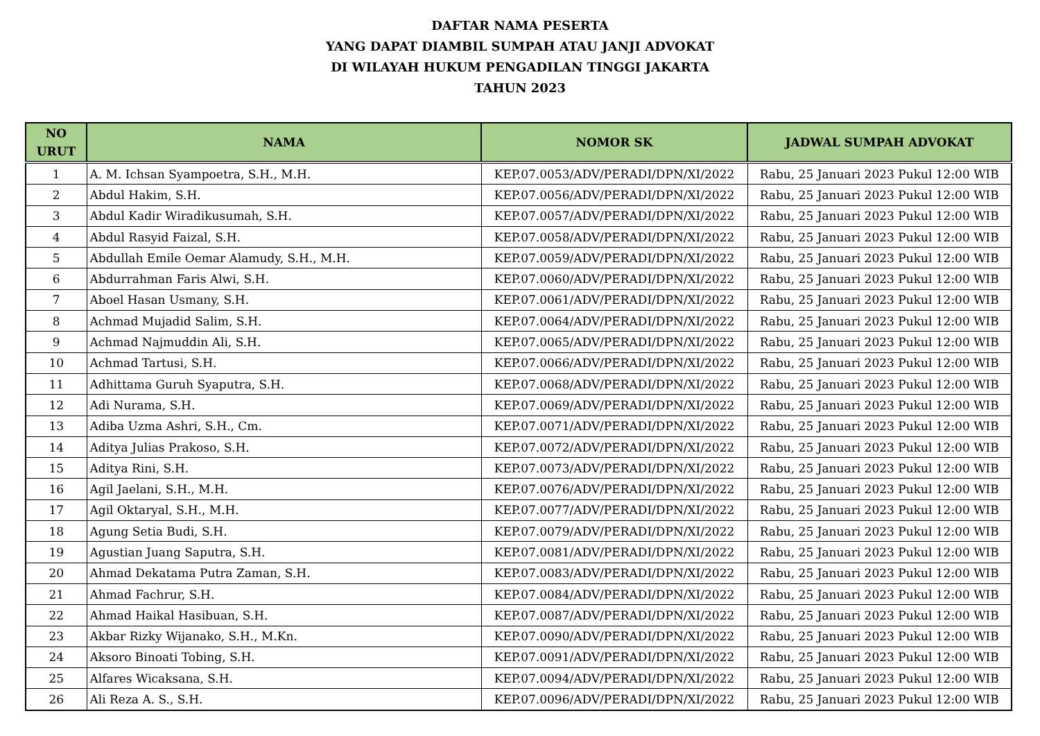DAFTAR NAMA PESERTA
YANG DAPAT DIAMBIL SUMPAH ATAU JANJI ADVOKAT
DI WILAYAH HUKUM PENGADILAN TINGGI JAKARTA
TAHUN 2023
| NO URUT | NAMA | NOMOR SK | JADWAL SUMPAH ADVOKAT |
| --- | --- | --- | --- |
| 1 | A. M. Ichsan Syampoetra, S.H., M.H. | KEP.07.0053/ADV/PERADI/DPN/XI/2022 | Rabu, 25 Januari 2023 Pukul 12:00 WIB |
| 2 | Abdul Hakim, S.H. | KEP.07.0056/ADV/PERADI/DPN/XI/2022 | Rabu, 25 Januari 2023 Pukul 12:00 WIB |
| 3 | Abdul Kadir Wiradikusumah, S.H. | KEP.07.0057/ADV/PERADI/DPN/XI/2022 | Rabu, 25 Januari 2023 Pukul 12:00 WIB |
| 4 | Abdul Rasyid Faizal, S.H. | KEP.07.0058/ADV/PERADI/DPN/XI/2022 | Rabu, 25 Januari 2023 Pukul 12:00 WIB |
| 5 | Abdullah Emile Oemar Alamudy, S.H., M.H. | KEP.07.0059/ADV/PERADI/DPN/XI/2022 | Rabu, 25 Januari 2023 Pukul 12:00 WIB |
| 6 | Abdurrahman Faris Alwi, S.H. | KEP.07.0060/ADV/PERADI/DPN/XI/2022 | Rabu, 25 Januari 2023 Pukul 12:00 WIB |
| 7 | Aboel Hasan Usmany, S.H. | KEP.07.0061/ADV/PERADI/DPN/XI/2022 | Rabu, 25 Januari 2023 Pukul 12:00 WIB |
| 8 | Achmad Mujadid Salim, S.H. | KEP.07.0064/ADV/PERADI/DPN/XI/2022 | Rabu, 25 Januari 2023 Pukul 12:00 WIB |
| 9 | Achmad Najmuddin Ali, S.H. | KEP.07.0065/ADV/PERADI/DPN/XI/2022 | Rabu, 25 Januari 2023 Pukul 12:00 WIB |
| 10 | Achmad Tartusi, S.H. | KEP.07.0066/ADV/PERADI/DPN/XI/2022 | Rabu, 25 Januari 2023 Pukul 12:00 WIB |
| 11 | Adhittama Guruh Syaputra, S.H. | KEP.07.0068/ADV/PERADI/DPN/XI/2022 | Rabu, 25 Januari 2023 Pukul 12:00 WIB |
| 12 | Adi Nurama, S.H. | KEP.07.0069/ADV/PERADI/DPN/XI/2022 | Rabu, 25 Januari 2023 Pukul 12:00 WIB |
| 13 | Adiba Uzma Ashri, S.H., Cm. | KEP.07.0071/ADV/PERADI/DPN/XI/2022 | Rabu, 25 Januari 2023 Pukul 12:00 WIB |
| 14 | Aditya Julias Prakoso, S.H. | KEP.07.0072/ADV/PERADI/DPN/XI/2022 | Rabu, 25 Januari 2023 Pukul 12:00 WIB |
| 15 | Aditya Rini, S.H. | KEP.07.0073/ADV/PERADI/DPN/XI/2022 | Rabu, 25 Januari 2023 Pukul 12:00 WIB |
| 16 | Agil Jaelani, S.H., M.H. | KEP.07.0076/ADV/PERADI/DPN/XI/2022 | Rabu, 25 Januari 2023 Pukul 12:00 WIB |
| 17 | Agil Oktaryal, S.H., M.H. | KEP.07.0077/ADV/PERADI/DPN/XI/2022 | Rabu, 25 Januari 2023 Pukul 12:00 WIB |
| 18 | Agung Setia Budi, S.H. | KEP.07.0079/ADV/PERADI/DPN/XI/2022 | Rabu, 25 Januari 2023 Pukul 12:00 WIB |
| 19 | Agustian Juang Saputra, S.H. | KEP.07.0081/ADV/PERADI/DPN/XI/2022 | Rabu, 25 Januari 2023 Pukul 12:00 WIB |
| 20 | Ahmad Dekatama Putra Zaman, S.H. | KEP.07.0083/ADV/PERADI/DPN/XI/2022 | Rabu, 25 Januari 2023 Pukul 12:00 WIB |
| 21 | Ahmad Fachrur, S.H. | KEP.07.0084/ADV/PERADI/DPN/XI/2022 | Rabu, 25 Januari 2023 Pukul 12:00 WIB |
| 22 | Ahmad Haikal Hasibuan, S.H. | KEP.07.0087/ADV/PERADI/DPN/XI/2022 | Rabu, 25 Januari 2023 Pukul 12:00 WIB |
| 23 | Akbar Rizky Wijanako, S.H., M.Kn. | KEP.07.0090/ADV/PERADI/DPN/XI/2022 | Rabu, 25 Januari 2023 Pukul 12:00 WIB |
| 24 | Aksoro Binoati Tobing, S.H. | KEP.07.0091/ADV/PERADI/DPN/XI/2022 | Rabu, 25 Januari 2023 Pukul 12:00 WIB |
| 25 | Alfares Wicaksana, S.H. | KEP.07.0094/ADV/PERADI/DPN/XI/2022 | Rabu, 25 Januari 2023 Pukul 12:00 WIB |
| 26 | Ali Reza A. S., S.H. | KEP.07.0096/ADV/PERADI/DPN/XI/2022 | Rabu, 25 Januari 2023 Pukul 12:00 WIB |